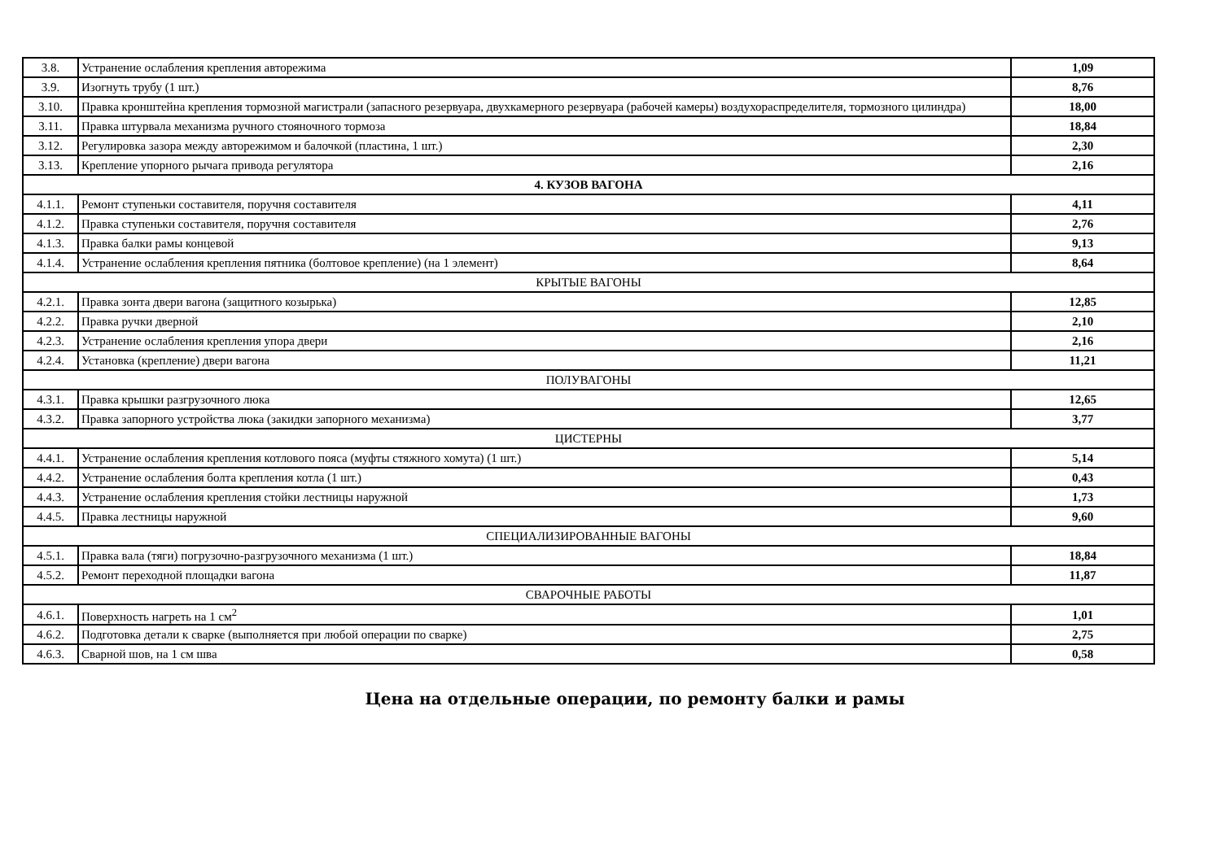| 3.8. | Устранение ослабления крепления авторежима | 1,09 |
| 3.9. | Изогнуть трубу (1 шт.) | 8,76 |
| 3.10. | Правка кронштейна крепления тормозной магистрали (запасного резервуара, двухкамерного резервуара (рабочей камеры) воздухораспределителя, тормозного цилиндра) | 18,00 |
| 3.11. | Правка штурвала механизма ручного стояночного тормоза | 18,84 |
| 3.12. | Регулировка зазора между авторежимом и балочкой (пластина, 1 шт.) | 2,30 |
| 3.13. | Крепление упорного рычага привода регулятора | 2,16 |
| 4. КУЗОВ ВАГОНА | | |
| 4.1.1. | Ремонт ступеньки составителя, поручня составителя | 4,11 |
| 4.1.2. | Правка ступеньки составителя, поручня составителя | 2,76 |
| 4.1.3. | Правка балки рамы концевой | 9,13 |
| 4.1.4. | Устранение ослабления крепления пятника (болтовое крепление) (на 1 элемент) | 8,64 |
| КРЫТЫЕ ВАГОНЫ | | |
| 4.2.1. | Правка зонта двери вагона (защитного козырька) | 12,85 |
| 4.2.2. | Правка ручки дверной | 2,10 |
| 4.2.3. | Устранение ослабления крепления упора двери | 2,16 |
| 4.2.4. | Установка (крепление) двери вагона | 11,21 |
| ПОЛУВАГОНЫ | | |
| 4.3.1. | Правка крышки разгрузочного люка | 12,65 |
| 4.3.2. | Правка запорного устройства люка (закидки запорного механизма) | 3,77 |
| ЦИСТЕРНЫ | | |
| 4.4.1. | Устранение ослабления крепления котлового пояса (муфты стяжного хомута) (1 шт.) | 5,14 |
| 4.4.2. | Устранение ослабления болта крепления котла (1 шт.) | 0,43 |
| 4.4.3. | Устранение ослабления крепления стойки лестницы наружной | 1,73 |
| 4.4.5. | Правка лестницы наружной | 9,60 |
| СПЕЦИАЛИЗИРОВАННЫЕ ВАГОНЫ | | |
| 4.5.1. | Правка вала (тяги) погрузочно-разгрузочного механизма (1 шт.) | 18,84 |
| 4.5.2. | Ремонт переходной площадки вагона | 11,87 |
| СВАРОЧНЫЕ РАБОТЫ | | |
| 4.6.1. | Поверхность нагреть на 1 см<sup>2</sup> | 1,01 |
| 4.6.2. | Подготовка детали к сварке (выполняется при любой операции по сварке) | 2,75 |
| 4.6.3. | Сварной шов, на 1 см шва | 0,58 |
Цена на отдельные операции, по ремонту балки и рамы